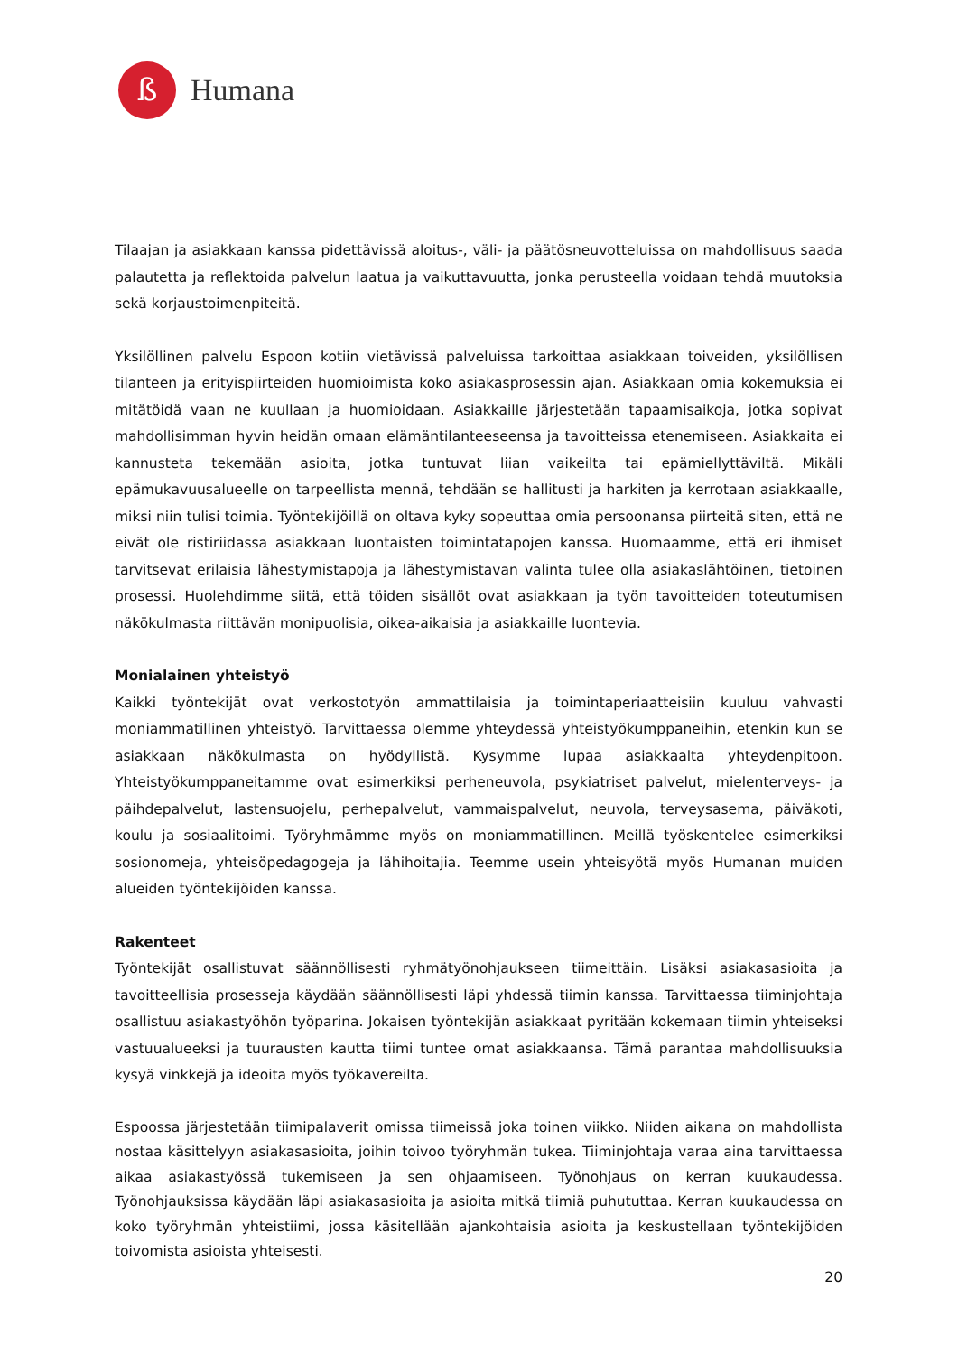ß
Humana
Tilaajan ja asiakkaan kanssa pidettävissä aloitus-, väli- ja päätösneuvotteluissa on mahdollisuus saada palautetta ja reflektoida palvelun laatua ja vaikuttavuutta, jonka perusteella voidaan tehdä muutoksia sekä korjaustoimenpiteitä.
Yksilöllinen palvelu Espoon kotiin vietävissä palveluissa tarkoittaa asiakkaan toiveiden, yksilöllisen tilanteen ja erityispiirteiden huomioimista koko asiakasprosessin ajan. Asiakkaan omia kokemuksia ei mitätöidä vaan ne kuullaan ja huomioidaan. Asiakkaille järjestetään tapaamisaikoja, jotka sopivat mahdollisimman hyvin heidän omaan elämäntilanteeseensa ja tavoitteissa etenemiseen. Asiakkaita ei kannusteta tekemään asioita, jotka tuntuvat liian vaikeilta tai epämiellyttäviltä. Mikäli epämukavuusalueelle on tarpeellista mennä, tehdään se hallitusti ja harkiten ja kerrotaan asiakkaalle, miksi niin tulisi toimia. Työntekijöillä on oltava kyky sopeuttaa omia persoonansa piirteitä siten, että ne eivät ole ristiriidassa asiakkaan luontaisten toimintatapojen kanssa. Huomaamme, että eri ihmiset tarvitsevat erilaisia lähestymistapoja ja lähestymistavan valinta tulee olla asiakaslähtöinen, tietoinen prosessi. Huolehdimme siitä, että töiden sisällöt ovat asiakkaan ja työn tavoitteiden toteutumisen näkökulmasta riittävän monipuolisia, oikea-aikaisia ja asiakkaille luontevia.
Monialainen yhteistyö
Kaikki työntekijät ovat verkostotyön ammattilaisia ja toimintaperiaatteisiin kuuluu vahvasti moniammatillinen yhteistyö. Tarvittaessa olemme yhteydessä yhteistyökumppaneihin, etenkin kun se asiakkaan näkökulmasta on hyödyllistä. Kysymme lupaa asiakkaalta yhteydenpitoon. Yhteistyökumppaneitamme ovat esimerkiksi perheneuvola, psykiatriset palvelut, mielenterveys- ja päihdepalvelut, lastensuojelu, perhepalvelut, vammaispalvelut, neuvola, terveysasema, päiväkoti, koulu ja sosiaalitoimi. Työryhmämme myös on moniammatillinen. Meillä työskentelee esimerkiksi sosionomeja, yhteisöpedagogeja ja lähihoitajia. Teemme usein yhteisyötä myös Humanan muiden alueiden työntekijöiden kanssa.
Rakenteet
Työntekijät osallistuvat säännöllisesti ryhmätyönohjaukseen tiimeittäin. Lisäksi asiakasasioita ja tavoitteellisia prosesseja käydään säännöllisesti läpi yhdessä tiimin kanssa. Tarvittaessa tiiminjohtaja osallistuu asiakastyöhön työparina. Jokaisen työntekijän asiakkaat pyritään kokemaan tiimin yhteiseksi vastuualueeksi ja tuurausten kautta tiimi tuntee omat asiakkaansa. Tämä parantaa mahdollisuuksia kysyä vinkkejä ja ideoita myös työkavereilta.
Espoossa järjestetään tiimipalaverit omissa tiimeissä joka toinen viikko. Niiden aikana on mahdollista nostaa käsittelyyn asiakasasioita, joihin toivoo työryhmän tukea. Tiiminjohtaja varaa aina tarvittaessa aikaa asiakastyössä tukemiseen ja sen ohjaamiseen. Työnohjaus on kerran kuukaudessa. Työnohjauksissa käydään läpi asiakasasioita ja asioita mitkä tiimiä puhututtaa. Kerran kuukaudessa on koko työryhmän yhteistiimi, jossa käsitellään ajankohtaisia asioita ja keskustellaan työntekijöiden toivomista asioista yhteisesti.
20